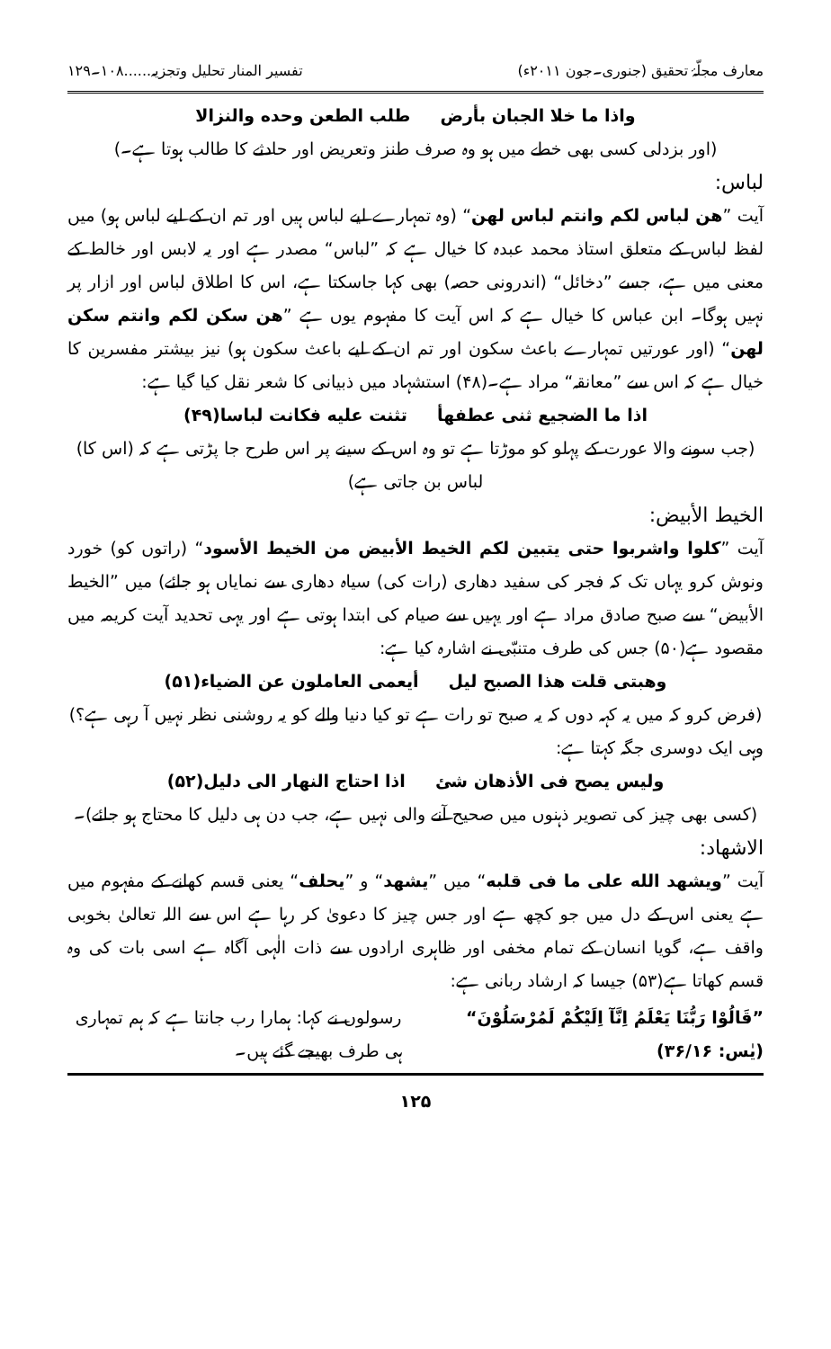معارف مجلّۂ تحقیق (جنوری۔جون ۲۰۱۱ء) تفسیر المنار تحلیل وتجزیہ......۱۰۸۔۱۲۹
واذا ما خلا الجبان بأرض طلب الطعن وحده والنزالا
(اور بزدلی کسی بھی خطے میں ہو وہ صرف طنز وتعریض اور حادثے کا طالب ہوتا ہے۔)
لباس:
آیت ”هن لباس لكم وانتم لباس لهن“ (وہ تمہارے لیے لباس ہیں اور تم ان کے لیے لباس ہو) میں لفظ لباس کے متعلق استاذ محمد عبدہ کا خیال ہے کہ ”لباس“ مصدر ہے اور یہ لابس اور خالط کے معنی میں ہے، جسے ”دخائل“ (اندرونی حصہ) بھی کہا جاسکتا ہے، اس کا اطلاق لباس اور ازار پر نہیں ہوگا۔ ابن عباس کا خیال ہے کہ اس آیت کا مفہوم یوں ہے ”هن سكن لكم وانتم سكن لهن“ (اور عورتیں تمہارے باعث سکون اور تم ان کے لیے باعث سکون ہو) نیز بیشتر مفسرین کا خیال ہے کہ اس سے ”معانقہ“ مراد ہے۔(۴۸) استشہاد میں ذبیانی کا شعر نقل کیا گیا ہے:
اذا ما الضجيع ثنى عطفهأ تثنت عليه فكانت لباسا(۴۹)
(جب سونے والا عورت کے پہلو کو موڑتا ہے تو وہ اس کے سینے پر اس طرح جا پڑتی ہے کہ (اس کا) لباس بن جاتی ہے)
الخیط الأبیض:
آیت ”كلوا واشربوا حتى يتبين لكم الخيط الأبيض من الخيط الأسود“ (راتوں کو) خورد ونوش کرو یہاں تک کہ فجر کی سفید دھاری (رات کی) سیاہ دھاری سے نمایاں ہو جائے) میں ”الخیط الأبیض“ سے صبح صادق مراد ہے اور یہیں سے صیام کی ابتدا ہوتی ہے اور یہی تحدید آیت کریمہ میں مقصود ہے(۵۰) جس کی طرف متنبّی نے اشارہ کیا ہے:
وهبتى قلت هذا الصبح ليل أيعمى العاملون عن الضياء(۵۱)
(فرض کرو کہ میں یہ کہہ دوں کہ یہ صبح تو رات ہے تو کیا دنیا والے کو یہ روشنی نظر نہیں آ رہی ہے؟)
وہی ایک دوسری جگہ کہتا ہے:
وليس يصح فى الأذهان شئ اذا احتاج النهار الى دليل(۵۲)
(کسی بھی چیز کی تصویر ذہنوں میں صحیح آنے والی نہیں ہے، جب دن ہی دلیل کا محتاج ہو جائے)۔
الاشھاد:
آیت ”ويشهد الله على ما فى قلبه“ میں ”يشهد“ و ”يحلف“ یعنی قسم کھانے کے مفہوم میں ہے یعنی اس کے دل میں جو کچھ ہے اور جس چیز کا دعویٰ کر رہا ہے اس سے اللہ تعالیٰ بخوبی واقف ہے، گویا انسان کے تمام مخفی اور ظاہری ارادوں سے ذات الٰہی آگاہ ہے اسی بات کی وہ قسم کھاتا ہے(۵۳) جیسا کہ ارشاد ربانی ہے:
”قَالُوْا رَبُّنَا يَعْلَمُ اِنَّآ اِلَيْكُمْ لَمُرْسَلُوْنَ“ (یٰس: ۳۶/۱۶)
رسولوں نے کہا: ہمارا رب جانتا ہے کہ ہم تمہاری ہی طرف بھیجے گئے ہیں۔
۱۲۵